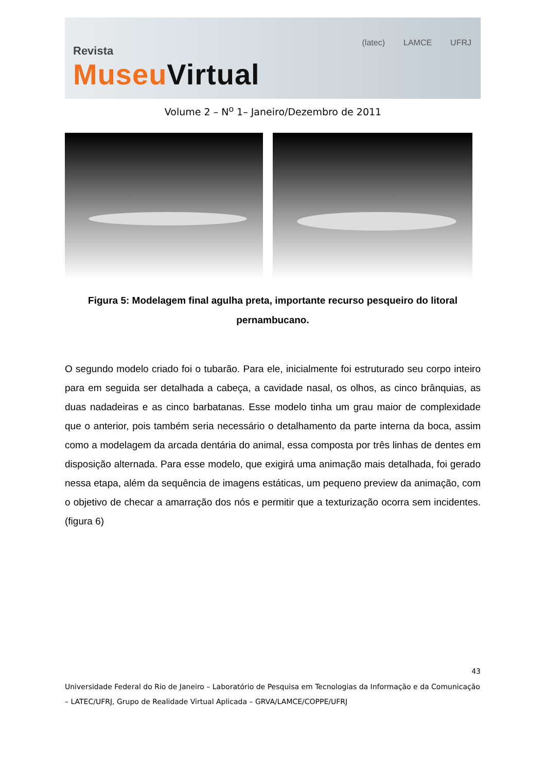Revista
Museu Virtual
(latec) LAMCE UFRJ
Volume 2 – N<sup>o</sup> 1– Janeiro/Dezembro de 2011
Figura 5: Modelagem final agulha preta, importante recurso pesqueiro do litoral pernambucano.
O segundo modelo criado foi o tubarão. Para ele, inicialmente foi estruturado seu corpo inteiro para em seguida ser detalhada a cabeça, a cavidade nasal, os olhos, as cinco brânquias, as duas nadadeiras e as cinco barbatanas. Esse modelo tinha um grau maior de complexidade que o anterior, pois também seria necessário o detalhamento da parte interna da boca, assim como a modelagem da arcada dentária do animal, essa composta por três linhas de dentes em disposição alternada. Para esse modelo, que exigirá uma animação mais detalhada, foi gerado nessa etapa, além da sequência de imagens estáticas, um pequeno preview da animação, com o objetivo de checar a amarração dos nós e permitir que a texturização ocorra sem incidentes. (figura 6)
43
Universidade Federal do Rio de Janeiro – Laboratório de Pesquisa em Tecnologias da Informação e da Comunicação – LATEC/UFRJ, Grupo de Realidade Virtual Aplicada – GRVA/LAMCE/COPPE/UFRJ